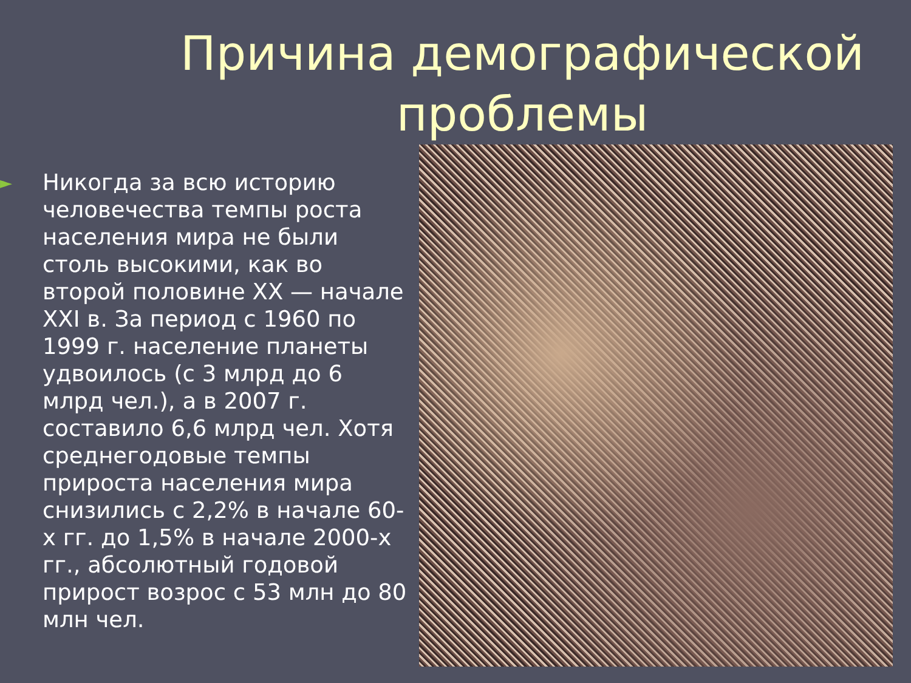Причина демографической
проблемы
►
Никогда за всю историю человечества темпы роста населения мира не были столь высокими, как во второй половине XX — начале XXI в. За период с 1960 по 1999 г. население планеты удвоилось (с 3 млрд до 6 млрд чел.), а в 2007 г. составило 6,6 млрд чел. Хотя среднегодовые темпы прироста населения мира снизились с 2,2% в начале 60-х гг. до 1,5% в начале 2000-х гг., абсолютный годовой прирост возрос с 53 млн до 80 млн чел.